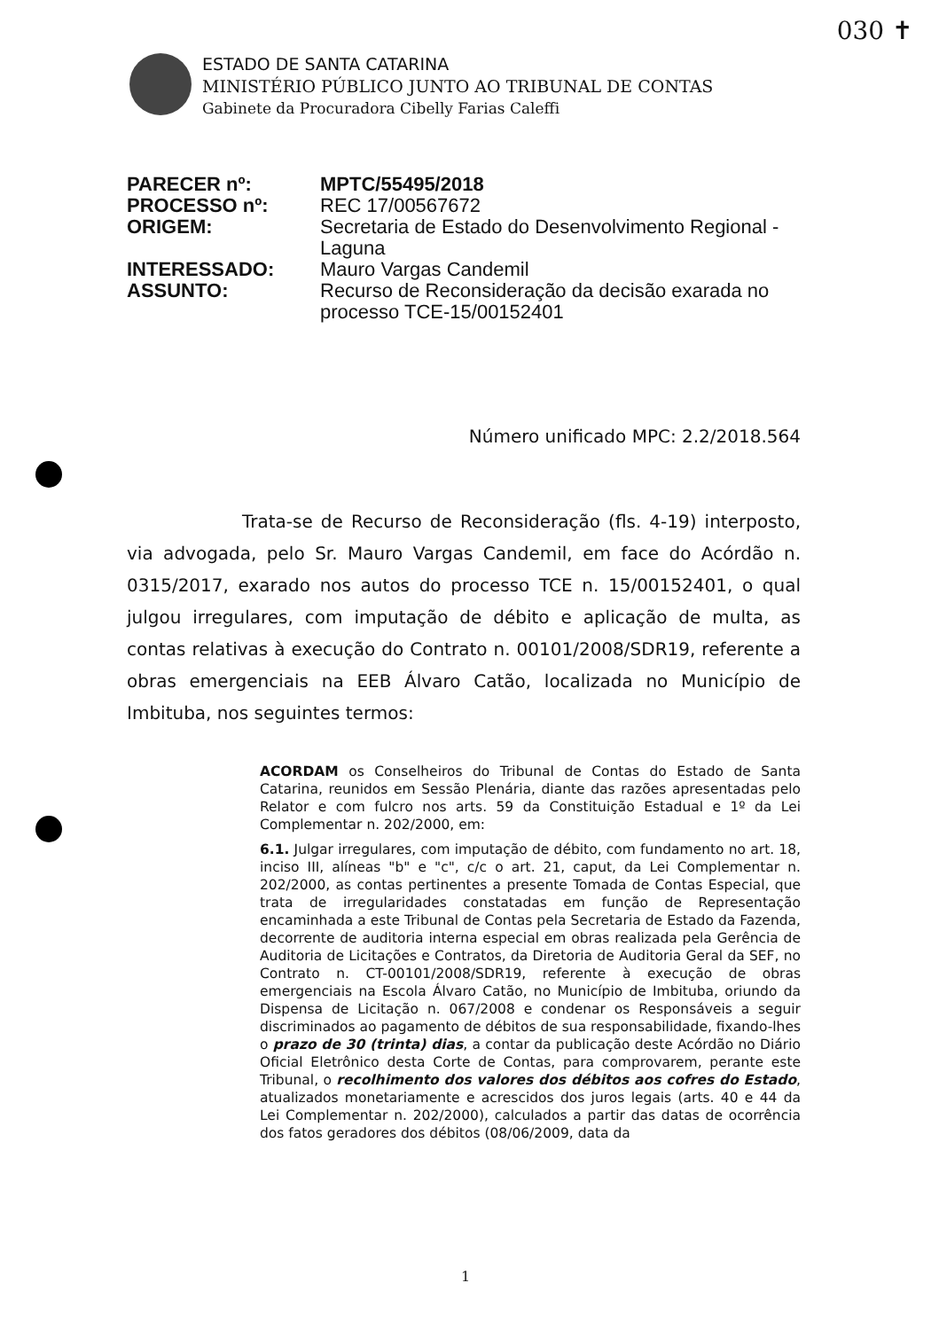030 ✝
ESTADO DE SANTA CATARINA
MINISTÉRIO PÚBLICO JUNTO AO TRIBUNAL DE CONTAS
Gabinete da Procuradora Cibelly Farias Caleffi
| PARECER nº: | MPTC/55495/2018 |
| PROCESSO nº: | REC 17/00567672 |
| ORIGEM: | Secretaria de Estado do Desenvolvimento Regional - Laguna |
| INTERESSADO: | Mauro Vargas Candemil |
| ASSUNTO: | Recurso de Reconsideração da decisão exarada no processo TCE-15/00152401 |
Número unificado MPC: 2.2/2018.564
Trata-se de Recurso de Reconsideração (fls. 4-19) interposto, via advogada, pelo Sr. Mauro Vargas Candemil, em face do Acórdão n. 0315/2017, exarado nos autos do processo TCE n. 15/00152401, o qual julgou irregulares, com imputação de débito e aplicação de multa, as contas relativas à execução do Contrato n. 00101/2008/SDR19, referente a obras emergenciais na EEB Álvaro Catão, localizada no Município de Imbituba, nos seguintes termos:
ACORDAM os Conselheiros do Tribunal de Contas do Estado de Santa Catarina, reunidos em Sessão Plenária, diante das razões apresentadas pelo Relator e com fulcro nos arts. 59 da Constituição Estadual e 1º da Lei Complementar n. 202/2000, em:
6.1. Julgar irregulares, com imputação de débito, com fundamento no art. 18, inciso III, alíneas "b" e "c", c/c o art. 21, caput, da Lei Complementar n. 202/2000, as contas pertinentes a presente Tomada de Contas Especial, que trata de irregularidades constatadas em função de Representação encaminhada a este Tribunal de Contas pela Secretaria de Estado da Fazenda, decorrente de auditoria interna especial em obras realizada pela Gerência de Auditoria de Licitações e Contratos, da Diretoria de Auditoria Geral da SEF, no Contrato n. CT-00101/2008/SDR19, referente à execução de obras emergenciais na Escola Álvaro Catão, no Município de Imbituba, oriundo da Dispensa de Licitação n. 067/2008 e condenar os Responsáveis a seguir discriminados ao pagamento de débitos de sua responsabilidade, fixando-lhes o prazo de 30 (trinta) dias, a contar da publicação deste Acórdão no Diário Oficial Eletrônico desta Corte de Contas, para comprovarem, perante este Tribunal, o recolhimento dos valores dos débitos aos cofres do Estado, atualizados monetariamente e acrescidos dos juros legais (arts. 40 e 44 da Lei Complementar n. 202/2000), calculados a partir das datas de ocorrência dos fatos geradores dos débitos (08/06/2009, data da
1